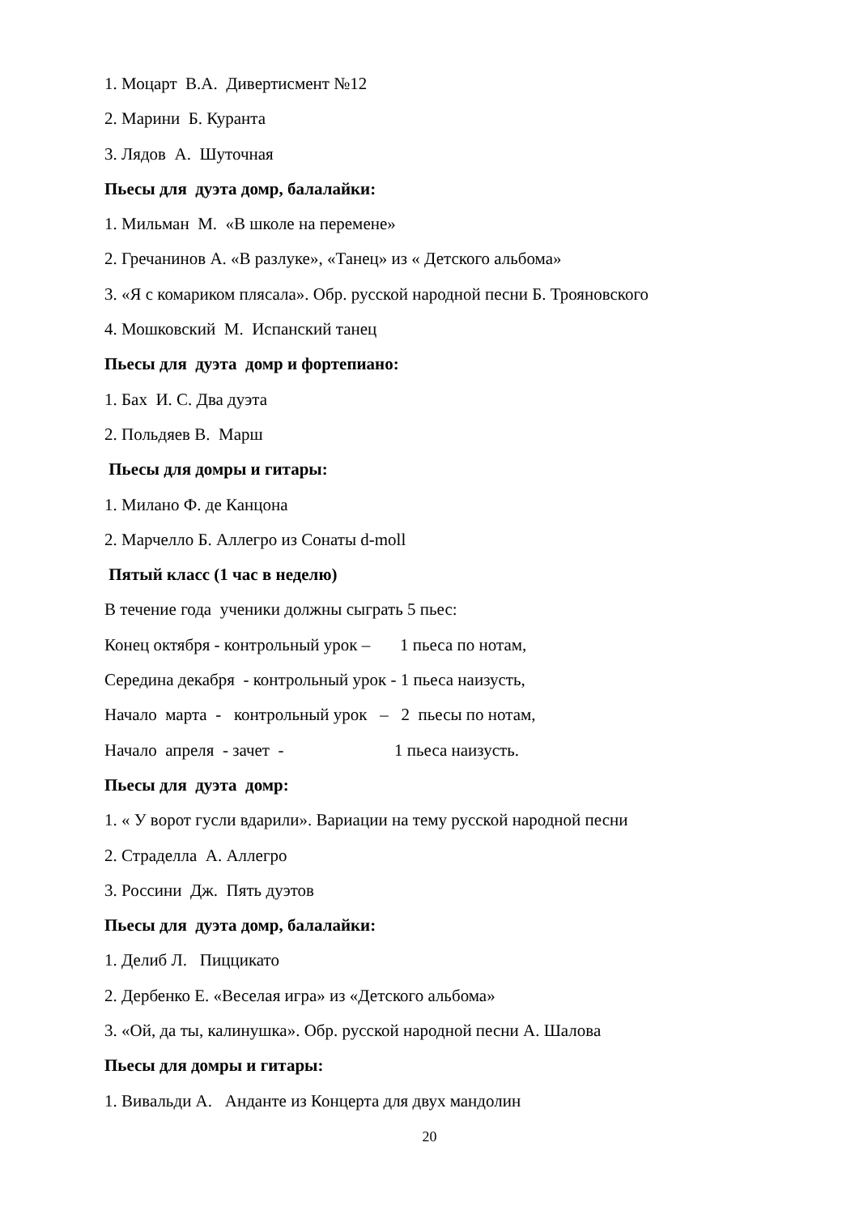1. Моцарт В.А. Дивертисмент №12
2. Марини Б. Куранта
3. Лядов А. Шуточная
Пьесы для дуэта домр, балалайки:
1. Мильман М. «В школе на перемене»
2. Гречанинов А. «В разлуке», «Танец» из « Детского альбома»
3. «Я с комариком плясала». Обр. русской народной песни Б. Трояновского
4. Мошковский М. Испанский танец
Пьесы для дуэта домр и фортепиано:
1. Бах И. С. Два дуэта
2. Польдяев В. Марш
Пьесы для домры и гитары:
1. Милано Ф. де Канцона
2. Марчелло Б. Аллегро из Сонаты d-moll
Пятый класс (1 час в неделю)
В течение года ученики должны сыграть 5 пьес:
Конец октября - контрольный урок – 1 пьеса по нотам,
Середина декабря - контрольный урок - 1 пьеса наизусть,
Начало марта - контрольный урок – 2 пьесы по нотам,
Начало апреля - зачет - 1 пьеса наизусть.
Пьесы для дуэта домр:
1. « У ворот гусли вдарили». Вариации на тему русской народной песни
2. Страделла А. Аллегро
3. Россини Дж. Пять дуэтов
Пьесы для дуэта домр, балалайки:
1. Делиб Л. Пиццикато
2. Дербенко Е. «Веселая игра» из «Детского альбома»
3. «Ой, да ты, калинушка». Обр. русской народной песни А. Шалова
Пьесы для домры и гитары:
1. Вивальди А. Анданте из Концерта для двух мандолин
20